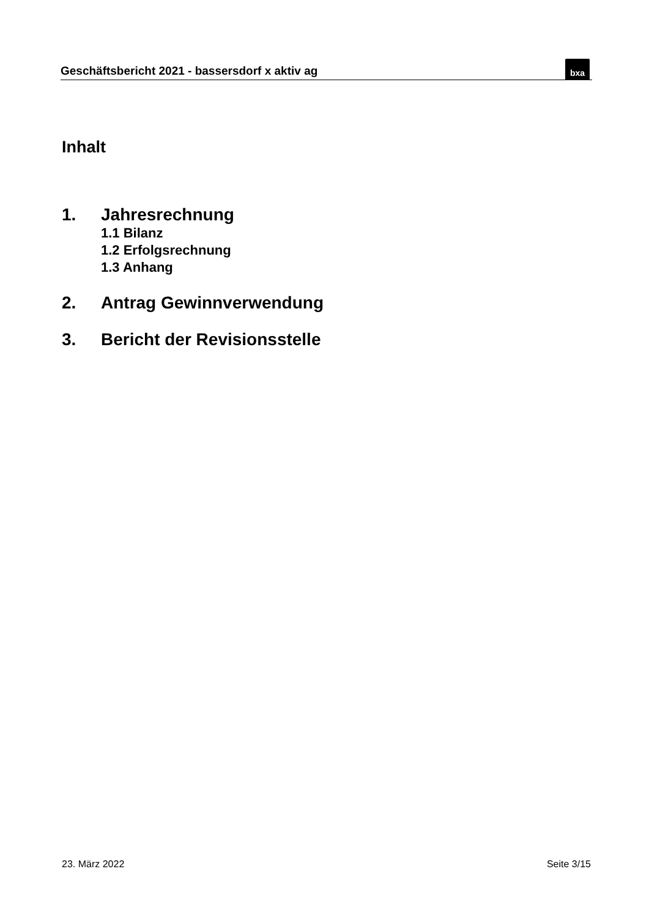Geschäftsbericht 2021 - bassersdorf x aktiv ag
bxa
Inhalt
1. Jahresrechnung
1.1 Bilanz
1.2 Erfolgsrechnung
1.3 Anhang
2. Antrag Gewinnverwendung
3. Bericht der Revisionsstelle
23. März 2022 Seite 3/15